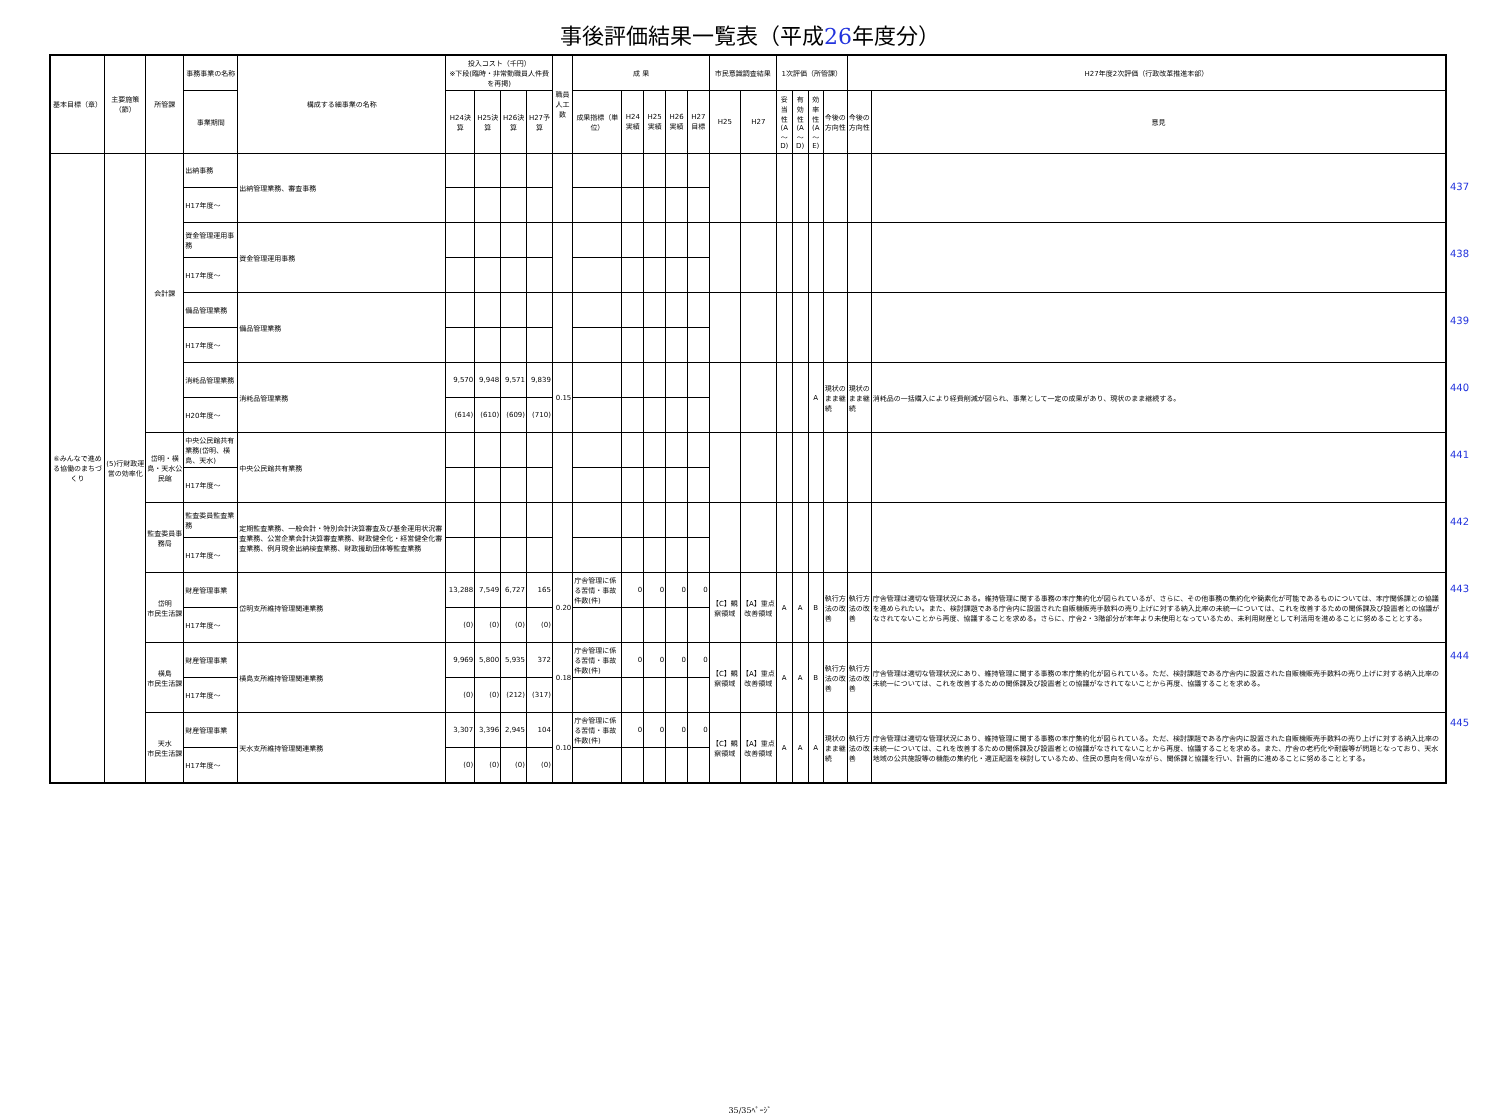事後評価結果一覧表（平成26年度分）
| 基本目標（章） | 主要施策（節） | 所管課 | 事務事業の名称 | 構成する細事業の名称 | 投入コスト（千円） ※下段(臨時・非常勤職員人件費を再掲) | | | | 職員 人工数 | 成 果 | | | | | 市民意識調査結果 | | 1次評価（所管課） | | | | H27年度2次評価（行政改革推進本部） | |
| --- | --- | --- | --- | --- | --- | --- | --- | --- | --- | --- | --- | --- | --- | --- | --- | --- | --- | --- | --- | --- | --- | --- |
| | | | 事業期間 | | H24決算 | H25決算 | H26決算 | H27予算 | | 成果指標（単位） | H24実績 | H25実績 | H26実績 | H27目標 | H25 | H27 | 妥当性 (A～D) | 有効性 (A～D) | 効率性 (A～E) | 今後の 方向性 | 今後の 方向性 | 意見 |
| ⑥みんなで進める協働のまちづくり | (5)行財政運営の効率化 | 会計課 | 出納事務 | 出納管理業務、審査事務 | | | | | | | | | | | | | | | | | | |
| | | | H17年度～ | | | | | | | | | | | | | | | | | | | |
| | | | 資金管理運用事務 | 資金管理運用事務 | | | | | | | | | | | | | | | | | | |
| | | | H17年度～ | | | | | | | | | | | | | | | | | | | |
| | | | 備品管理業務 | 備品管理業務 | | | | | | | | | | | | | | | | | | |
| | | | H17年度～ | | | | | | | | | | | | | | | | | | | |
| | | | 消耗品管理業務 | 消耗品管理業務 | 9,570 | 9,948 | 9,571 | 9,839 | 0.15 | | | | | | | | | | A | 現状のまま継続 | 現状のまま継続 | 消耗品の一括購入により経費削減が図られ、事業として一定の成果があり、現状のまま継続する。 |
| | | | H20年度～ | | (614) | (610) | (609) | (710) | | | | | | | | | | | | | | |
| | | 岱明・横島・天水公民館 | 中央公民館共有業務(岱明、横島、天水) | 中央公民館共有業務 | | | | | | | | | | | | | | | | | | |
| | | | H17年度～ | | | | | | | | | | | | | | | | | | | |
| | | 監査委員事務局 | 監査委員監査業務 | 定期監査業務、一般会計・特別会計決算審査及び基金運用状況審査業務、公営企業会計決算審査業務、財政健全化・経営健全化審査業務、例月現金出納検査業務、財政援助団体等監査業務 | | | | | | | | | | | | | | | | | | |
| | | | H17年度～ | | | | | | | | | | | | | | | | | | | |
| | | 岱明 市民生活課 | 財産管理事業 | 岱明支所維持管理関連業務 | 13,288 | 7,549 | 6,727 | 165 | 0.20 | 庁舎管理に係る苦情・事故件数(件) | 0 | 0 | 0 | 0 | 【C】観察領域 | 【A】重点改善領域 | A | A | B | 執行方法の改善 | 執行方法の改善 | 庁舎管理は適切な管理状況にある。維持管理に関する事務の本庁集約化が図られているが、さらに、その他事務の集約化や簡素化が可能であるものについては、本庁関係課との協議を進められたい。また、検討課題である庁舎内に設置された自販機販売手数料の売り上げに対する納入比率の未統一については、これを改善するための関係課及び設置者との協議がなされてないことから再度、協議することを求める。さらに、庁舎2・3階部分が本年より未使用となっているため、未利用財産として利活用を進めることに努めることとする。 |
| | | | H17年度～ | | (0) | (0) | (0) | (0) | | | | | | | | | | | | | | |
| | | 横島 市民生活課 | 財産管理事業 | 横島支所維持管理関連業務 | 9,969 | 5,800 | 5,935 | 372 | 0.18 | 庁舎管理に係る苦情・事故件数(件) | 0 | 0 | 0 | 0 | 【C】観察領域 | 【A】重点改善領域 | A | A | B | 執行方法の改善 | 執行方法の改善 | 庁舎管理は適切な管理状況にあり、維持管理に関する事務の本庁集約化が図られている。ただ、検討課題である庁舎内に設置された自販機販売手数料の売り上げに対する納入比率の未統一については、これを改善するための関係課及び設置者との協議がなされてないことから再度、協議することを求める。 |
| | | | H17年度～ | | (0) | (0) | (212) | (317) | | | | | | | | | | | | | | |
| | | 天水 市民生活課 | 財産管理事業 | 天水支所維持管理関連業務 | 3,307 | 3,396 | 2,945 | 104 | 0.10 | 庁舎管理に係る苦情・事故件数(件) | 0 | 0 | 0 | 0 | 【C】観察領域 | 【A】重点改善領域 | A | A | A | 現状のまま継続 | 執行方法の改善 | 庁舎管理は適切な管理状況にあり、維持管理に関する事務の本庁集約化が図られている。ただ、検討課題である庁舎内に設置された自販機販売手数料の売り上げに対する納入比率の未統一については、これを改善するための関係課及び設置者との協議がなされてないことから再度、協議することを求める。また、庁舎の老朽化や耐震等が問題となっており、天水地域の公共施設等の機能の集約化・適正配置を検討しているため、住民の意向を伺いながら、関係課と協議を行い、計画的に進めることに努めることとする。 |
| | | | H17年度～ | | (0) | (0) | (0) | (0) | | | | | | | | | | | | | | |
437
438
439
440
441
442
443
444
445
35/35ﾍﾟｰｼﾞ